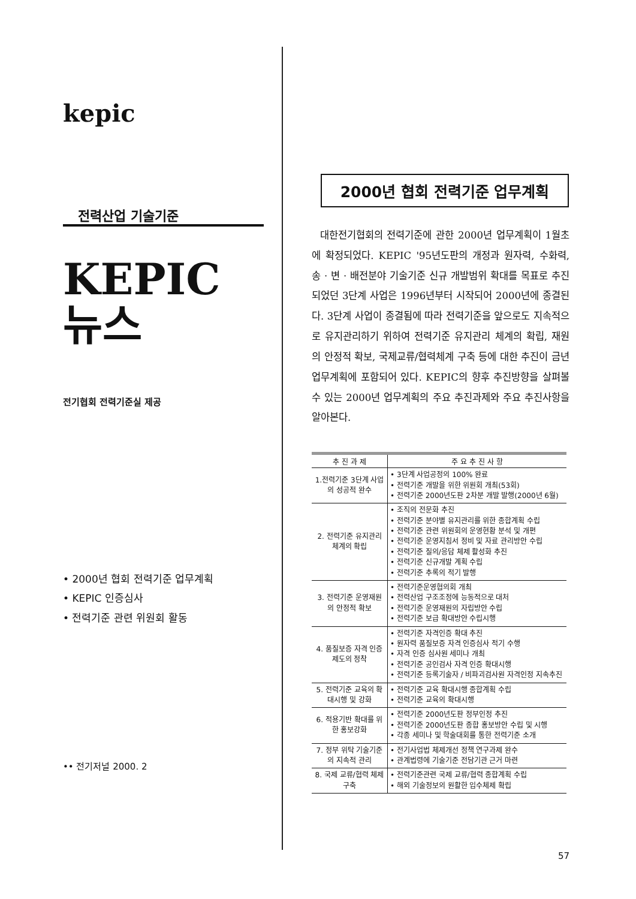kepic
전력산업 기술기준
KEPIC
뉴스
전기협회 전력기준실 제공
• 2000년 협회 전력기준 업무계획
• KEPIC 인증심사
• 전력기준 관련 위원회 활동
•• 전기저널 2000. 2
2000년 협회 전력기준 업무계획
대한전기협회의 전력기준에 관한 2000년 업무계획이 1월초에 확정되었다. KEPIC '95년도판의 개정과 원자력, 수화력, 송 · 변 · 배전분야 기술기준 신규 개발범위 확대를 목표로 추진되었던 3단계 사업은 1996년부터 시작되어 2000년에 종결된다. 3단계 사업이 종결됨에 따라 전력기준을 앞으로도 지속적으로 유지관리하기 위하여 전력기준 유지관리 체계의 확립, 재원의 안정적 확보, 국제교류/협력체계 구축 등에 대한 추진이 금년 업무계획에 포함되어 있다. KEPIC의 향후 추진방향을 살펴볼 수 있는 2000년 업무계획의 주요 추진과제와 주요 추진사항을 알아본다.
| 추 진 과 제 | 주 요 추 진 사 항 |
| --- | --- |
| 1.전력기준 3단계 사업의 성공적 완수 | • 3단계 사업공정의 100% 완료 • 전력기준 개발을 위한 위원회 개최(53회) • 전력기준 2000년도판 2차분 개발 발행(2000년 6월) |
| 2. 전력기준 유지관리 체계의 확립 | • 조직의 전문화 추진 • 전력기준 분야별 유지관리를 위한 종합계획 수립 • 전력기준 관련 위원회의 운영현황 분석 및 개편 • 전력기준 운영지침서 정비 및 자료 관리방안 수립 • 전력기준 질의/응답 체제 활성화 추진 • 전력기준 신규개발 계획 수립 • 전력기준 추록의 적기 발행 |
| 3. 전력기준 운영재원의 안정적 확보 | • 전력기준운영협의회 개최 • 전력산업 구조조정에 능동적으로 대처 • 전력기준 운영재원의 자립방안 수립 • 전력기준 보급 확대방안 수립시행 |
| 4. 품질보증 자격 인증제도의 정착 | • 전력기준 자격인증 확대 추진 • 원자력 품질보증 자격 인증심사 적기 수행 • 자격 인증 심사원 세미나 개최 • 전력기준 공인검사 자격 인증 확대시행 • 전력기준 등록기술자 / 비파괴검사원 자격인정 지속추진 |
| 5. 전력기준 교육의 확대시행 및 강화 | • 전력기준 교육 확대시행 종합계획 수립 • 전력기준 교육의 확대시행 |
| 6. 적용기반 확대를 위한 홍보강화 | • 전력기준 2000년도판 정부인정 추진 • 전력기준 2000년도판 종합 홍보방안 수립 및 시행 • 각종 세미나 및 학술대회를 통한 전력기준 소개 |
| 7. 정부 위탁 기술기준의 지속적 관리 | • 전기사업법 체제개선 정책 연구과제 완수 • 관계법령에 기술기준 전담기관 근거 마련 |
| 8. 국제 교류/협력 체제 구축 | • 전력기준관련 국제 교류/협력 종합계획 수립 • 해외 기술정보의 원활한 입수체제 확립 |
57